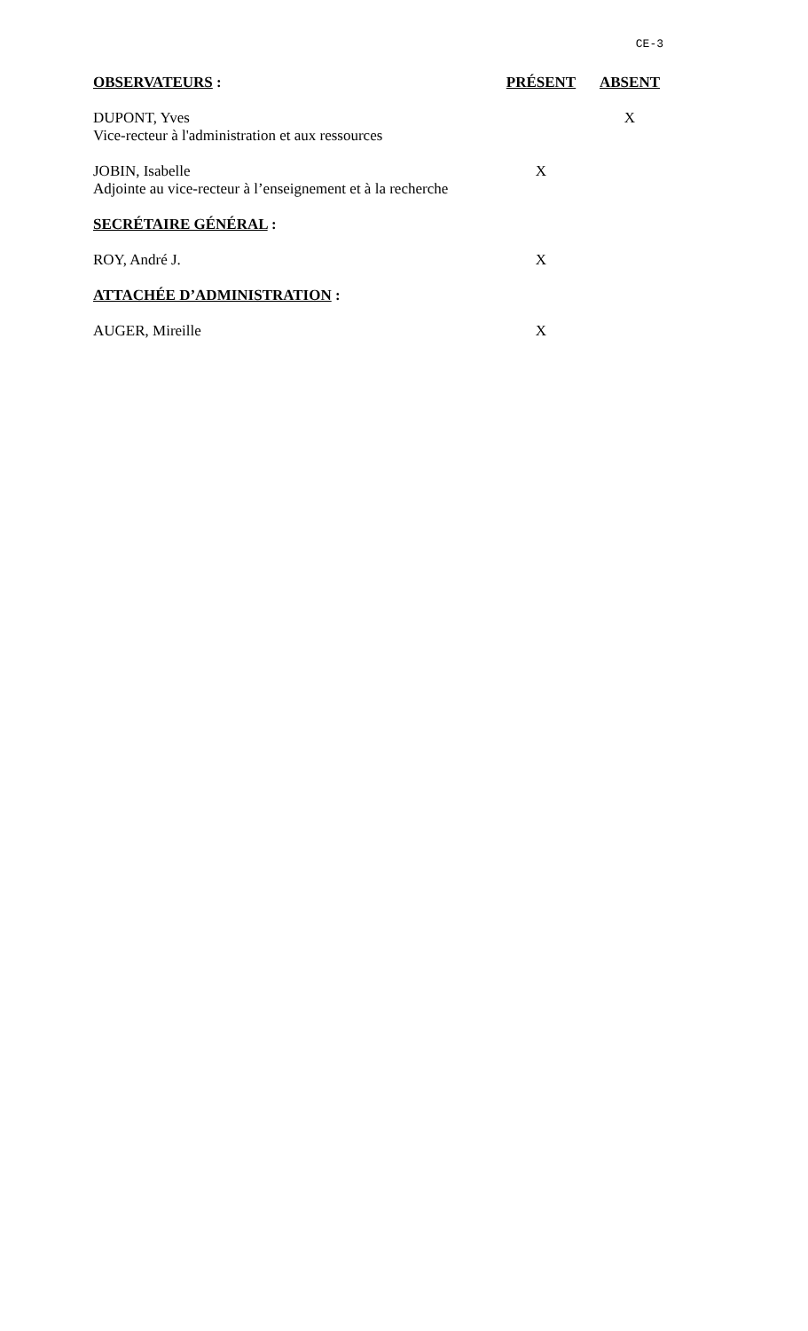CE-3
| OBSERVATEURS : | PRÉSENT | ABSENT |
| --- | --- | --- |
| DUPONT, Yves Vice-recteur à l'administration et aux ressources | | X |
| JOBIN, Isabelle Adjointe au vice-recteur à l’enseignement et à la recherche | X | |
| SECRÉTAIRE GÉNÉRAL : | | |
| ROY, André J. | X | |
| ATTACHÉE D’ADMINISTRATION : | | |
| AUGER, Mireille | X | |